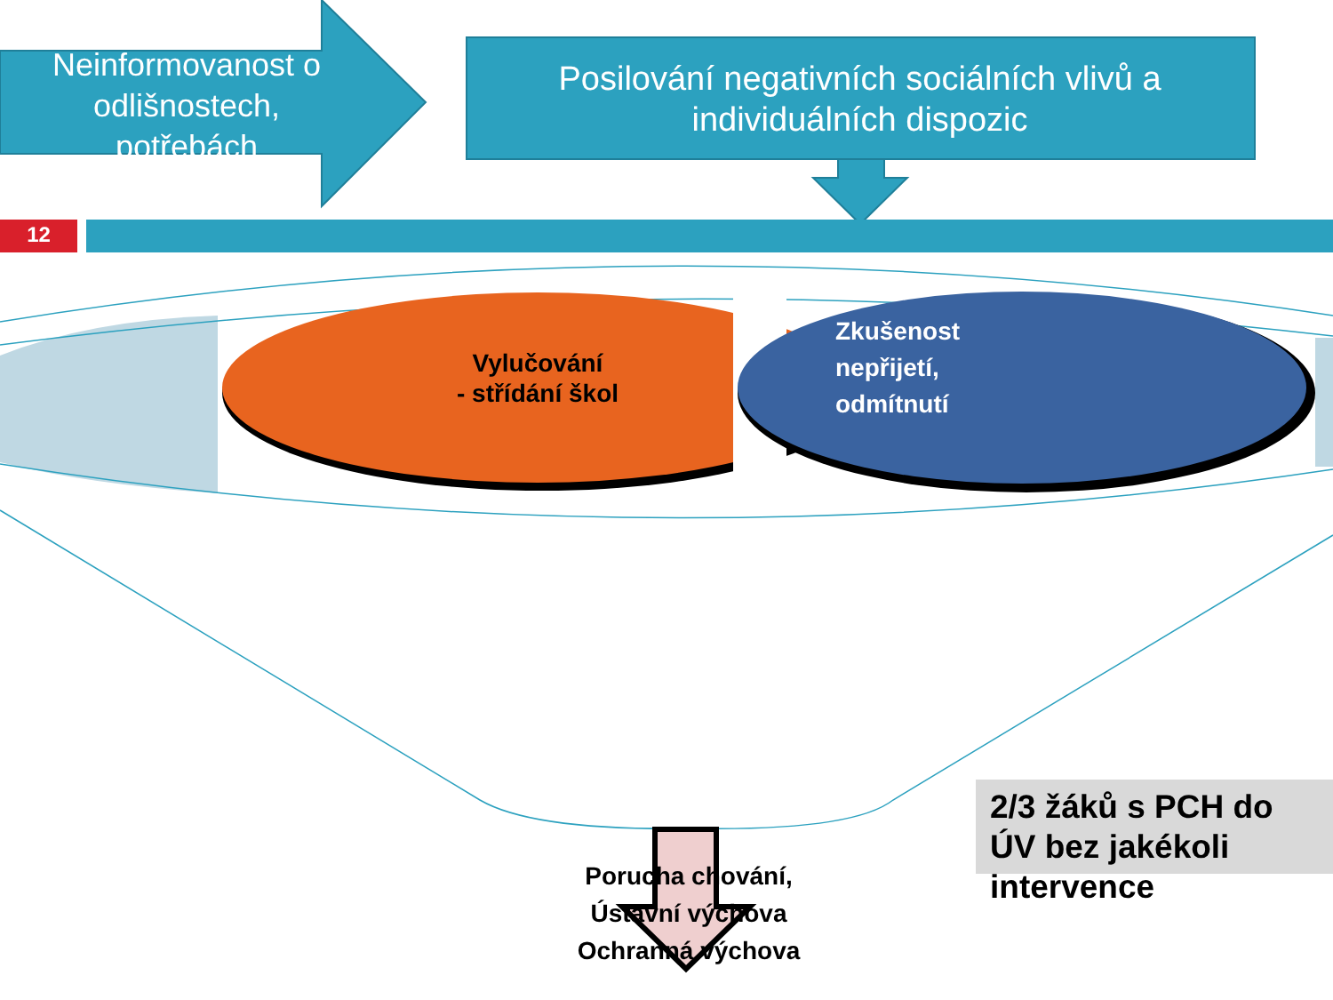Neinformovanost o odlišnostech, potřebách
Posilování negativních sociálních vlivů a individuálních dispozic
12
Vylučování
- střídání škol
Zkušenost nepřijetí, odmítnutí
Porucha chování, Ústavní výchova Ochranná výchova
2/3 žáků s PCH do ÚV bez jakékoli intervence